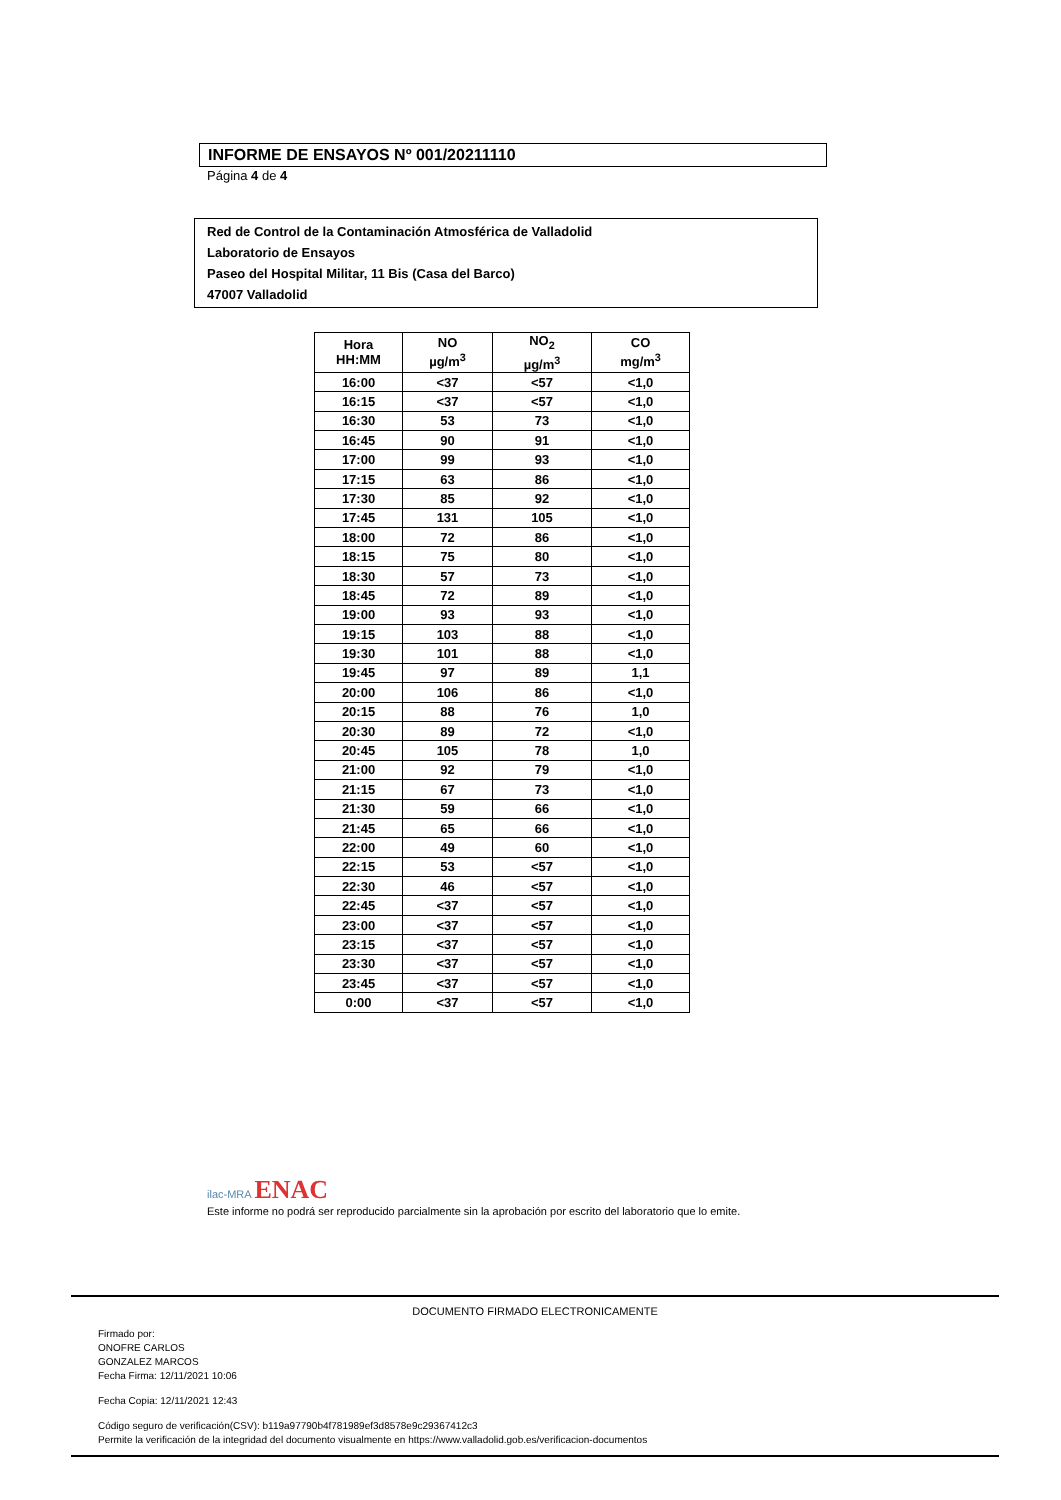INFORME DE ENSAYOS Nº 001/20211110
Página 4 de 4
Red de Control de la Contaminación Atmosférica de Valladolid
Laboratorio de Ensayos
Paseo del Hospital Militar, 11 Bis (Casa del Barco)
47007 Valladolid
| Hora HH:MM | NO µg/m<sup>3</sup> | NO<sub>2</sub> µg/m<sup>3</sup> | CO mg/m<sup>3</sup> |
| --- | --- | --- | --- |
| 16:00 | <37 | <57 | <1,0 |
| 16:15 | <37 | <57 | <1,0 |
| 16:30 | 53 | 73 | <1,0 |
| 16:45 | 90 | 91 | <1,0 |
| 17:00 | 99 | 93 | <1,0 |
| 17:15 | 63 | 86 | <1,0 |
| 17:30 | 85 | 92 | <1,0 |
| 17:45 | 131 | 105 | <1,0 |
| 18:00 | 72 | 86 | <1,0 |
| 18:15 | 75 | 80 | <1,0 |
| 18:30 | 57 | 73 | <1,0 |
| 18:45 | 72 | 89 | <1,0 |
| 19:00 | 93 | 93 | <1,0 |
| 19:15 | 103 | 88 | <1,0 |
| 19:30 | 101 | 88 | <1,0 |
| 19:45 | 97 | 89 | 1,1 |
| 20:00 | 106 | 86 | <1,0 |
| 20:15 | 88 | 76 | 1,0 |
| 20:30 | 89 | 72 | <1,0 |
| 20:45 | 105 | 78 | 1,0 |
| 21:00 | 92 | 79 | <1,0 |
| 21:15 | 67 | 73 | <1,0 |
| 21:30 | 59 | 66 | <1,0 |
| 21:45 | 65 | 66 | <1,0 |
| 22:00 | 49 | 60 | <1,0 |
| 22:15 | 53 | <57 | <1,0 |
| 22:30 | 46 | <57 | <1,0 |
| 22:45 | <37 | <57 | <1,0 |
| 23:00 | <37 | <57 | <1,0 |
| 23:15 | <37 | <57 | <1,0 |
| 23:30 | <37 | <57 | <1,0 |
| 23:45 | <37 | <57 | <1,0 |
| 0:00 | <37 | <57 | <1,0 |
ilac-MRA ENAC
Este informe no podrá ser reproducido parcialmente sin la aprobación por escrito del laboratorio que lo emite.
DOCUMENTO FIRMADO ELECTRONICAMENTE
Firmado por:
ONOFRE CARLOS
GONZALEZ MARCOS
Fecha Firma: 12/11/2021 10:06
Fecha Copia: 12/11/2021 12:43
Código seguro de verificación(CSV): b119a97790b4f781989ef3d8578e9c29367412c3
Permite la verificación de la integridad del documento visualmente en https://www.valladolid.gob.es/verificacion-documentos